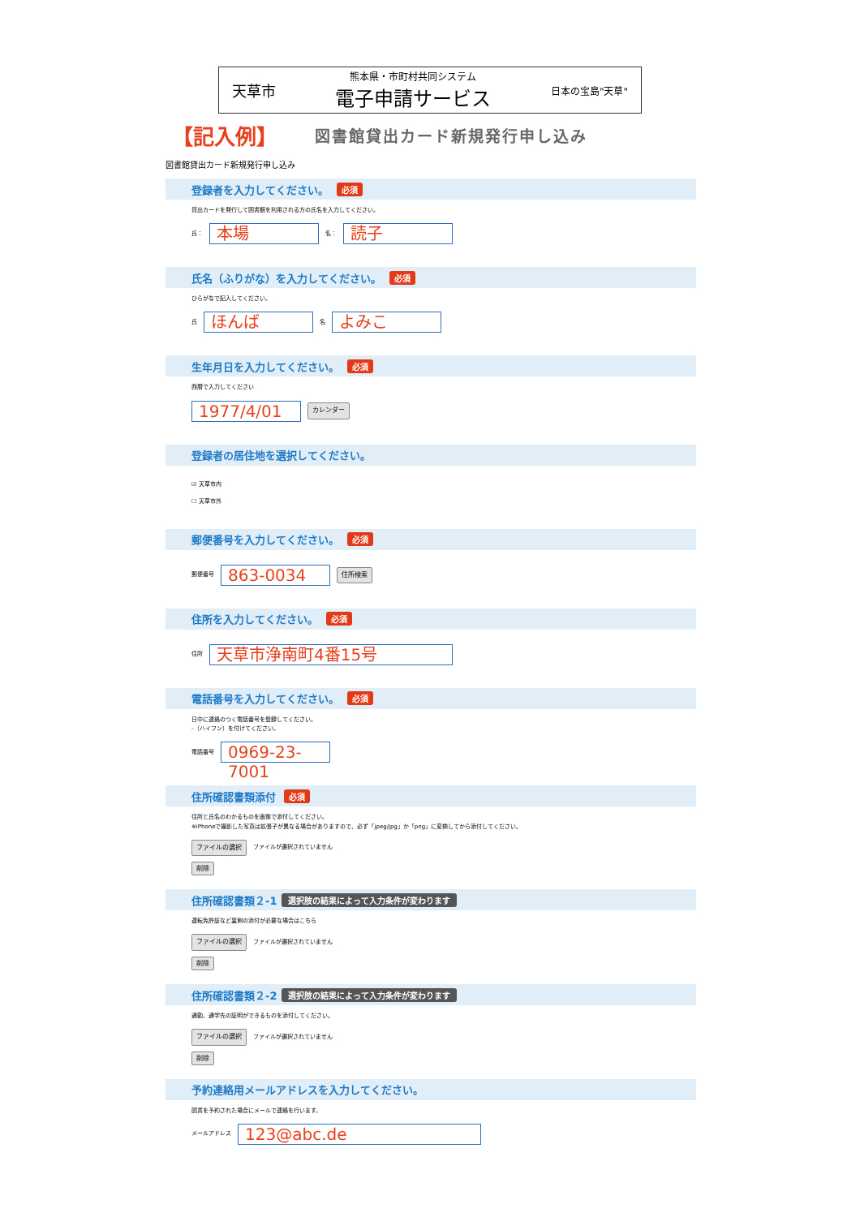天草市
熊本県・市町村共同システム
電子申請サービス
日本の宝島"天草"
【記入例】 図書館貸出カード新規発行申し込み
図書館貸出カード新規発行申し込み
登録者を入力してください。 必須
貸出カードを発行して図書館を利用される方の氏名を入力してください。
氏：
本場
名：
読子
氏名（ふりがな）を入力してください。 必須
ひらがなで記入してください。
氏
ほんば
名
よみこ
生年月日を入力してください。 必須
西暦で入力してください
1977/4/01
カレンダー
登録者の居住地を選択してください。
☑ 天草市内
☐ 天草市外
郵便番号を入力してください。 必須
郵便番号
863-0034
住所検索
住所を入力してください。 必須
住所
天草市浄南町4番15号
電話番号を入力してください。 必須
日中に連絡のつく電話番号を登録してください。
-（ハイフン）を付けてください。
電話番号
0969-23-7001
住所確認書類添付 必須
住所と氏名のわかるものを画像で添付してください。
※iPhoneで撮影した写真は拡張子が異なる場合がありますので、必ず「jpeg/jpg」か「png」に変換してから添付してください。
ファイルの選択 ファイルが選択されていません
削除
住所確認書類２-1 選択肢の結果によって入力条件が変わります
運転免許証など裏側の添付が必要な場合はこちら
ファイルの選択 ファイルが選択されていません
削除
住所確認書類２-2 選択肢の結果によって入力条件が変わります
通勤、通学先の証明ができるものを添付してください。
ファイルの選択 ファイルが選択されていません
削除
予約連絡用メールアドレスを入力してください。
図書を予約された場合にメールで連絡を行います。
メールアドレス
123@abc.de